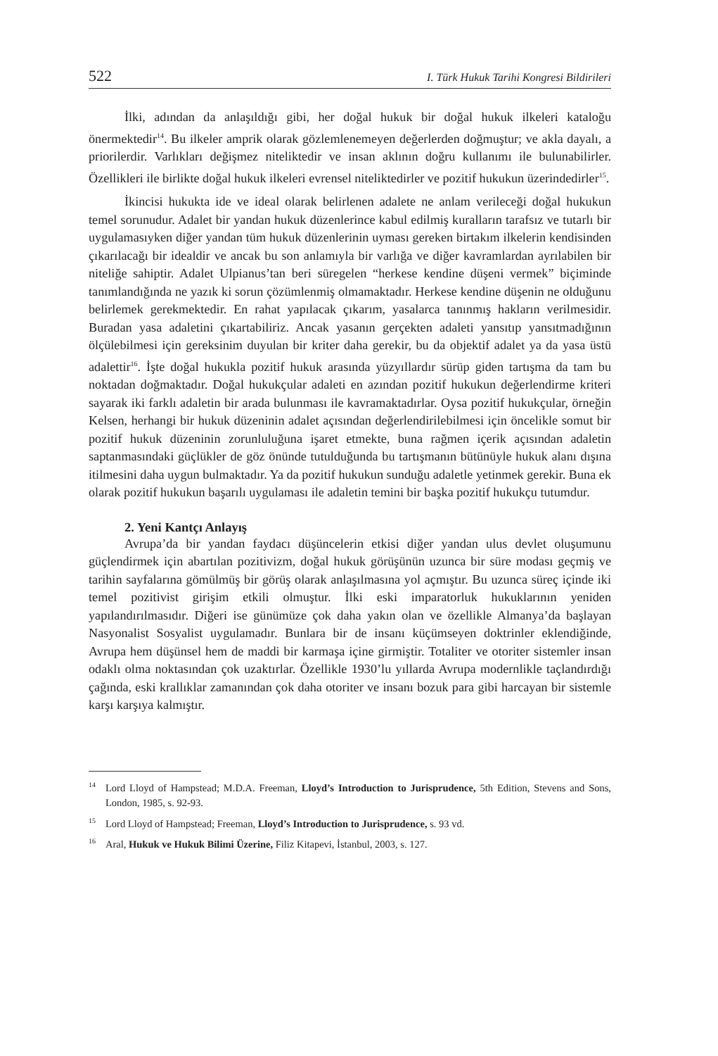522 I. Türk Hukuk Tarihi Kongresi Bildirileri
İlki, adından da anlaşıldığı gibi, her doğal hukuk bir doğal hukuk ilkeleri kataloğu önermektedir<sup>14</sup>. Bu ilkeler amprik olarak gözlemlenemeyen değerlerden doğmuştur; ve akla dayalı, a priorilerdir. Varlıkları değişmez niteliktedir ve insan aklının doğru kullanımı ile bulunabilirler. Özellikleri ile birlikte doğal hukuk ilkeleri evrensel niteliktedirler ve pozitif hukukun üzerindedirler<sup>15</sup>.
İkincisi hukukta ide ve ideal olarak belirlenen adalete ne anlam verileceği doğal hukukun temel sorunudur. Adalet bir yandan hukuk düzenlerince kabul edilmiş kuralların tarafsız ve tutarlı bir uygulamasıyken diğer yandan tüm hukuk düzenlerinin uyması gereken birtakım ilkelerin kendisinden çıkarılacağı bir idealdir ve ancak bu son anlamıyla bir varlığa ve diğer kavramlardan ayrılabilen bir niteliğe sahiptir. Adalet Ulpianus’tan beri süregelen “herkese kendine düşeni vermek” biçiminde tanımlandığında ne yazık ki sorun çözümlenmiş olmamaktadır. Herkese kendine düşenin ne olduğunu belirlemek gerekmektedir. En rahat yapılacak çıkarım, yasalarca tanınmış hakların verilmesidir. Buradan yasa adaletini çıkartabiliriz. Ancak yasanın gerçekten adaleti yansıtıp yansıtmadığının ölçülebilmesi için gereksinim duyulan bir kriter daha gerekir, bu da objektif adalet ya da yasa üstü adalettir<sup>16</sup>. İşte doğal hukukla pozitif hukuk arasında yüzyıllardır sürüp giden tartışma da tam bu noktadan doğmaktadır. Doğal hukukçular adaleti en azından pozitif hukukun değerlendirme kriteri sayarak iki farklı adaletin bir arada bulunması ile kavramaktadırlar. Oysa pozitif hukukçular, örneğin Kelsen, herhangi bir hukuk düzeninin adalet açısından değerlendirilebilmesi için öncelikle somut bir pozitif hukuk düzeninin zorunluluğuna işaret etmekte, buna rağmen içerik açısından adaletin saptanmasındaki güçlükler de göz önünde tutulduğunda bu tartışmanın bütünüyle hukuk alanı dışına itilmesini daha uygun bulmaktadır. Ya da pozitif hukukun sunduğu adaletle yetinmek gerekir. Buna ek olarak pozitif hukukun başarılı uygulaması ile adaletin temini bir başka pozitif hukukçu tutumdur.
2. Yeni Kantçı Anlayış
Avrupa’da bir yandan faydacı düşüncelerin etkisi diğer yandan ulus devlet oluşumunu güçlendirmek için abartılan pozitivizm, doğal hukuk görüşünün uzunca bir süre modası geçmiş ve tarihin sayfalarına gömülmüş bir görüş olarak anlaşılmasına yol açmıştır. Bu uzunca süreç içinde iki temel pozitivist girişim etkili olmuştur. İlki eski imparatorluk hukuklarının yeniden yapılandırılmasıdır. Diğeri ise günümüze çok daha yakın olan ve özellikle Almanya’da başlayan Nasyonalist Sosyalist uygulamadır. Bunlara bir de insanı küçümseyen doktrinler eklendiğinde, Avrupa hem düşünsel hem de maddi bir karmaşa içine girmiştir. Totaliter ve otoriter sistemler insan odaklı olma noktasından çok uzaktırlar. Özellikle 1930’lu yıllarda Avrupa modernlikle taçlandırdığı çağında, eski krallıklar zamanından çok daha otoriter ve insanı bozuk para gibi harcayan bir sistemle karşı karşıya kalmıştır.
<sup>14</sup> Lord Lloyd of Hampstead; M.D.A. Freeman, Lloyd’s Introduction to Jurisprudence, 5th Edition, Stevens and Sons, London, 1985, s. 92-93.
<sup>15</sup> Lord Lloyd of Hampstead; Freeman, Lloyd’s Introduction to Jurisprudence, s. 93 vd.
<sup>16</sup> Aral, Hukuk ve Hukuk Bilimi Üzerine, Filiz Kitapevi, İstanbul, 2003, s. 127.